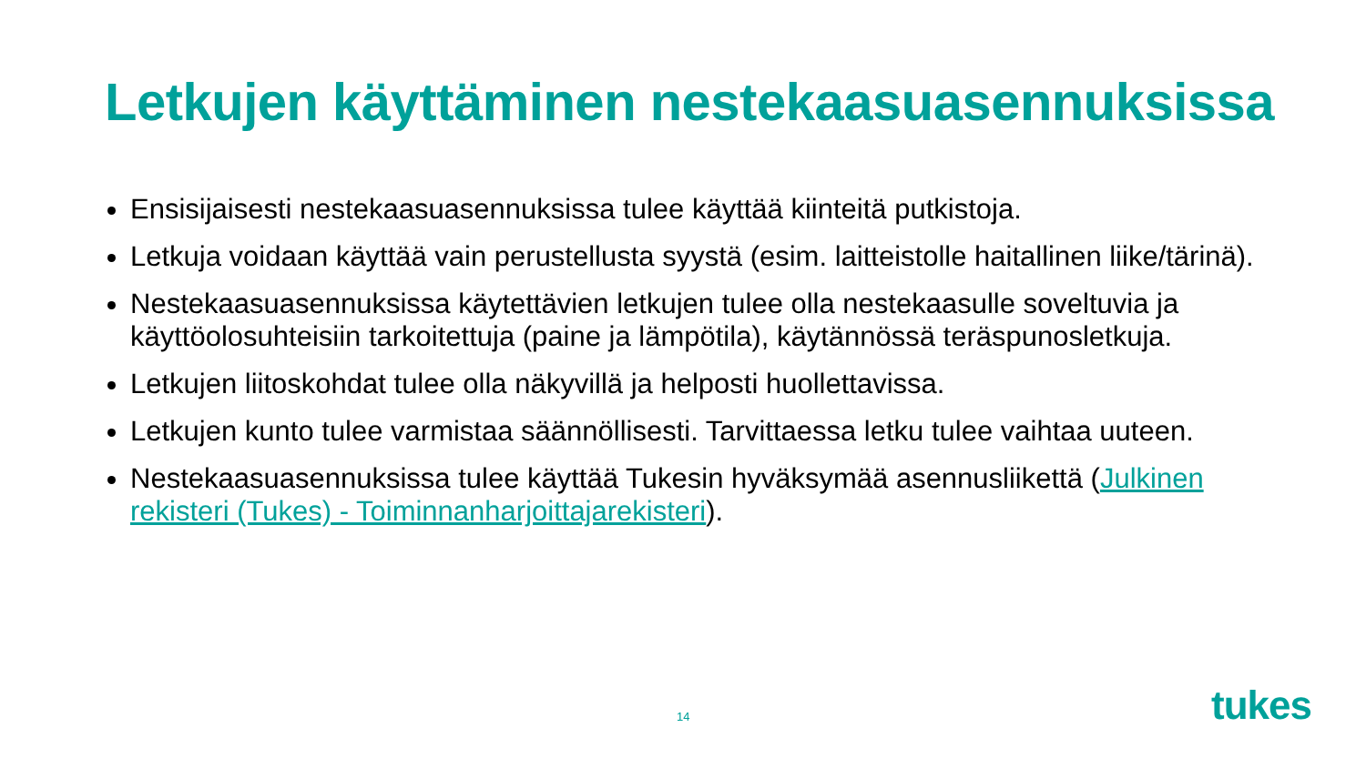Letkujen käyttäminen nestekaasuasennuksissa
Ensisijaisesti nestekaasuasennuksissa tulee käyttää kiinteitä putkistoja.
Letkuja voidaan käyttää vain perustellusta syystä (esim. laitteistolle haitallinen liike/tärinä).
Nestekaasuasennuksissa käytettävien letkujen tulee olla nestekaasulle soveltuvia ja käyttöolosuhteisiin tarkoitettuja (paine ja lämpötila), käytännössä teräspunosletkuja.
Letkujen liitoskohdat tulee olla näkyvillä ja helposti huollettavissa.
Letkujen kunto tulee varmistaa säännöllisesti. Tarvittaessa letku tulee vaihtaa uuteen.
Nestekaasuasennuksissa tulee käyttää Tukesin hyväksymää asennusliikettä (Julkinen rekisteri (Tukes) - Toiminnanharjoittajarekisteri).
14 tukes